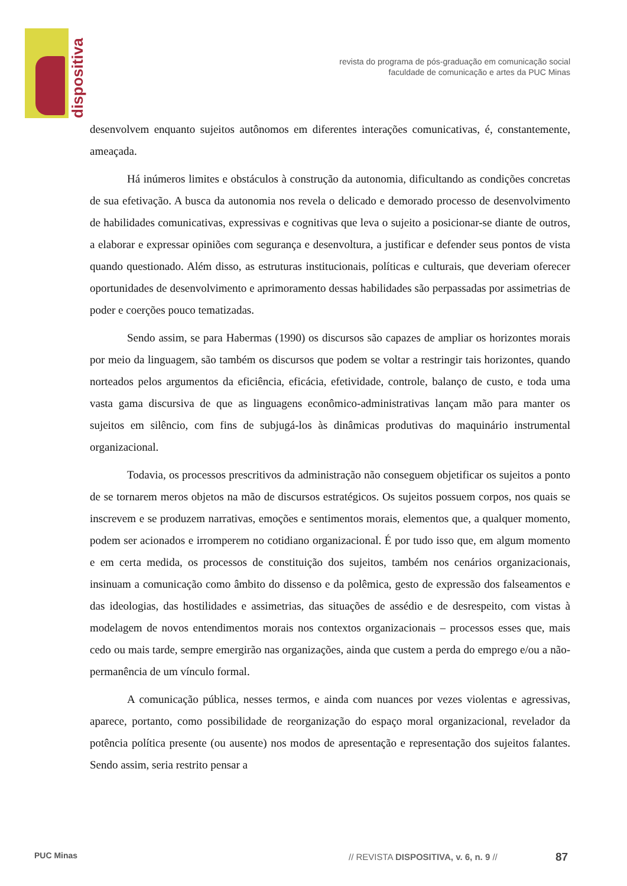dispositiva
revista do programa de pós-graduação em comunicação social
faculdade de comunicação e artes da PUC Minas
desenvolvem enquanto sujeitos autônomos em diferentes interações comunicativas, é, constantemente, ameaçada.
Há inúmeros limites e obstáculos à construção da autonomia, dificultando as condições concretas de sua efetivação. A busca da autonomia nos revela o delicado e demorado processo de desenvolvimento de habilidades comunicativas, expressivas e cognitivas que leva o sujeito a posicionar-se diante de outros, a elaborar e expressar opiniões com segurança e desenvoltura, a justificar e defender seus pontos de vista quando questionado. Além disso, as estruturas institucionais, políticas e culturais, que deveriam oferecer oportunidades de desenvolvimento e aprimoramento dessas habilidades são perpassadas por assimetrias de poder e coerções pouco tematizadas.
Sendo assim, se para Habermas (1990) os discursos são capazes de ampliar os horizontes morais por meio da linguagem, são também os discursos que podem se voltar a restringir tais horizontes, quando norteados pelos argumentos da eficiência, eficácia, efetividade, controle, balanço de custo, e toda uma vasta gama discursiva de que as linguagens econômico-administrativas lançam mão para manter os sujeitos em silêncio, com fins de subjugá-los às dinâmicas produtivas do maquinário instrumental organizacional.
Todavia, os processos prescritivos da administração não conseguem objetificar os sujeitos a ponto de se tornarem meros objetos na mão de discursos estratégicos. Os sujeitos possuem corpos, nos quais se inscrevem e se produzem narrativas, emoções e sentimentos morais, elementos que, a qualquer momento, podem ser acionados e irromperem no cotidiano organizacional. É por tudo isso que, em algum momento e em certa medida, os processos de constituição dos sujeitos, também nos cenários organizacionais, insinuam a comunicação como âmbito do dissenso e da polêmica, gesto de expressão dos falseamentos e das ideologias, das hostilidades e assimetrias, das situações de assédio e de desrespeito, com vistas à modelagem de novos entendimentos morais nos contextos organizacionais – processos esses que, mais cedo ou mais tarde, sempre emergirão nas organizações, ainda que custem a perda do emprego e/ou a não-permanência de um vínculo formal.
A comunicação pública, nesses termos, e ainda com nuances por vezes violentas e agressivas, aparece, portanto, como possibilidade de reorganização do espaço moral organizacional, revelador da potência política presente (ou ausente) nos modos de apresentação e representação dos sujeitos falantes. Sendo assim, seria restrito pensar a
PUC Minas
// REVISTA DISPOSITIVA, v. 6, n. 9 //
87